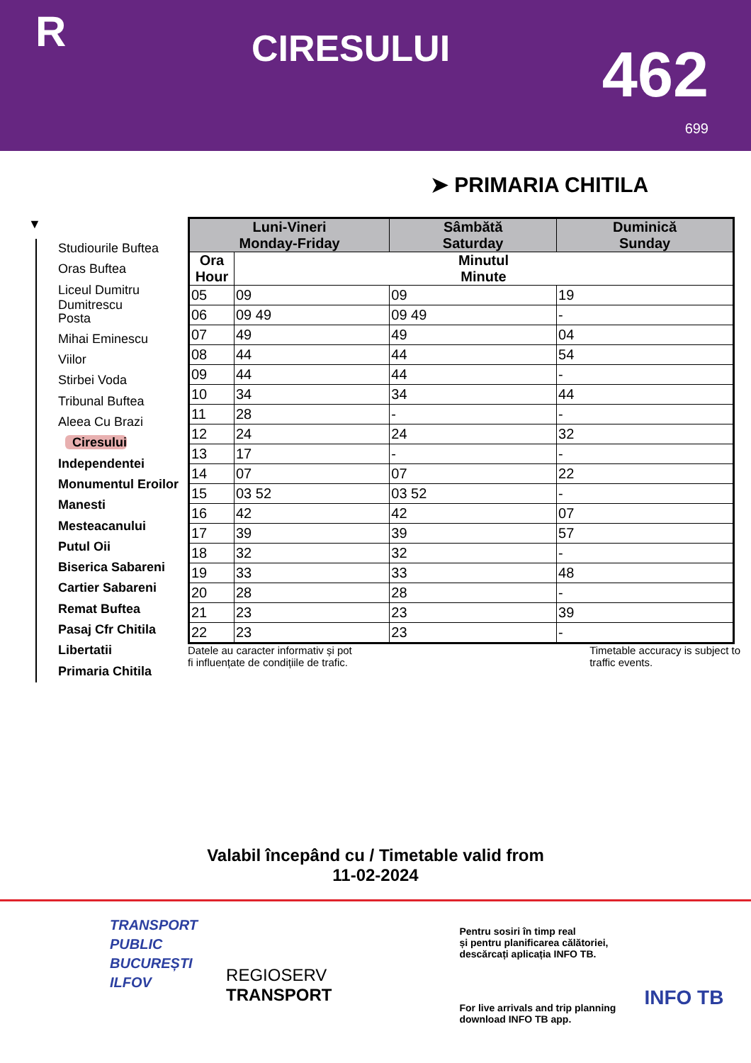R
CIRESULUI
462
699
➤ PRIMARIA CHITILA
▼
Studiourile Buftea
Oras Buftea
Liceul Dumitru Dumitrescu
Posta
Mihai Eminescu
Viilor
Stirbei Voda
Tribunal Buftea
Aleea Cu Brazi
Ciresului
Independentei
Monumentul Eroilor
Manesti
Mesteacanului
Putul Oii
Biserica Sabareni
Cartier Sabareni
Remat Buftea
Pasaj Cfr Chitila
Libertatii
Primaria Chitila
| Luni-Vineri Monday-Friday | | Sâmbătă Saturday | Duminică Sunday |
| --- | --- | --- | --- |
| Ora Hour | Minutul Minute | | |
| 05 | 09 | 09 | 19 |
| 06 | 09 49 | 09 49 | - |
| 07 | 49 | 49 | 04 |
| 08 | 44 | 44 | 54 |
| 09 | 44 | 44 | - |
| 10 | 34 | 34 | 44 |
| 11 | 28 | - | - |
| 12 | 24 | 24 | 32 |
| 13 | 17 | - | - |
| 14 | 07 | 07 | 22 |
| 15 | 03 52 | 03 52 | - |
| 16 | 42 | 42 | 07 |
| 17 | 39 | 39 | 57 |
| 18 | 32 | 32 | - |
| 19 | 33 | 33 | 48 |
| 20 | 28 | 28 | - |
| 21 | 23 | 23 | 39 |
| 22 | 23 | 23 | - |
Datele au caracter informativ și pot
fi influențate de condițiile de trafic.
Timetable accuracy is subject to
traffic events.
Valabil începând cu / Timetable valid from
11-02-2024
TRANSPORT
PUBLIC
BUCUREȘTI
ILFOV
REGIOSERV
TRANSPORT
Pentru sosiri în timp real
și pentru planificarea călătoriei,
descărcați aplicația INFO TB.
For live arrivals and trip planning
download INFO TB app.
INFO TB